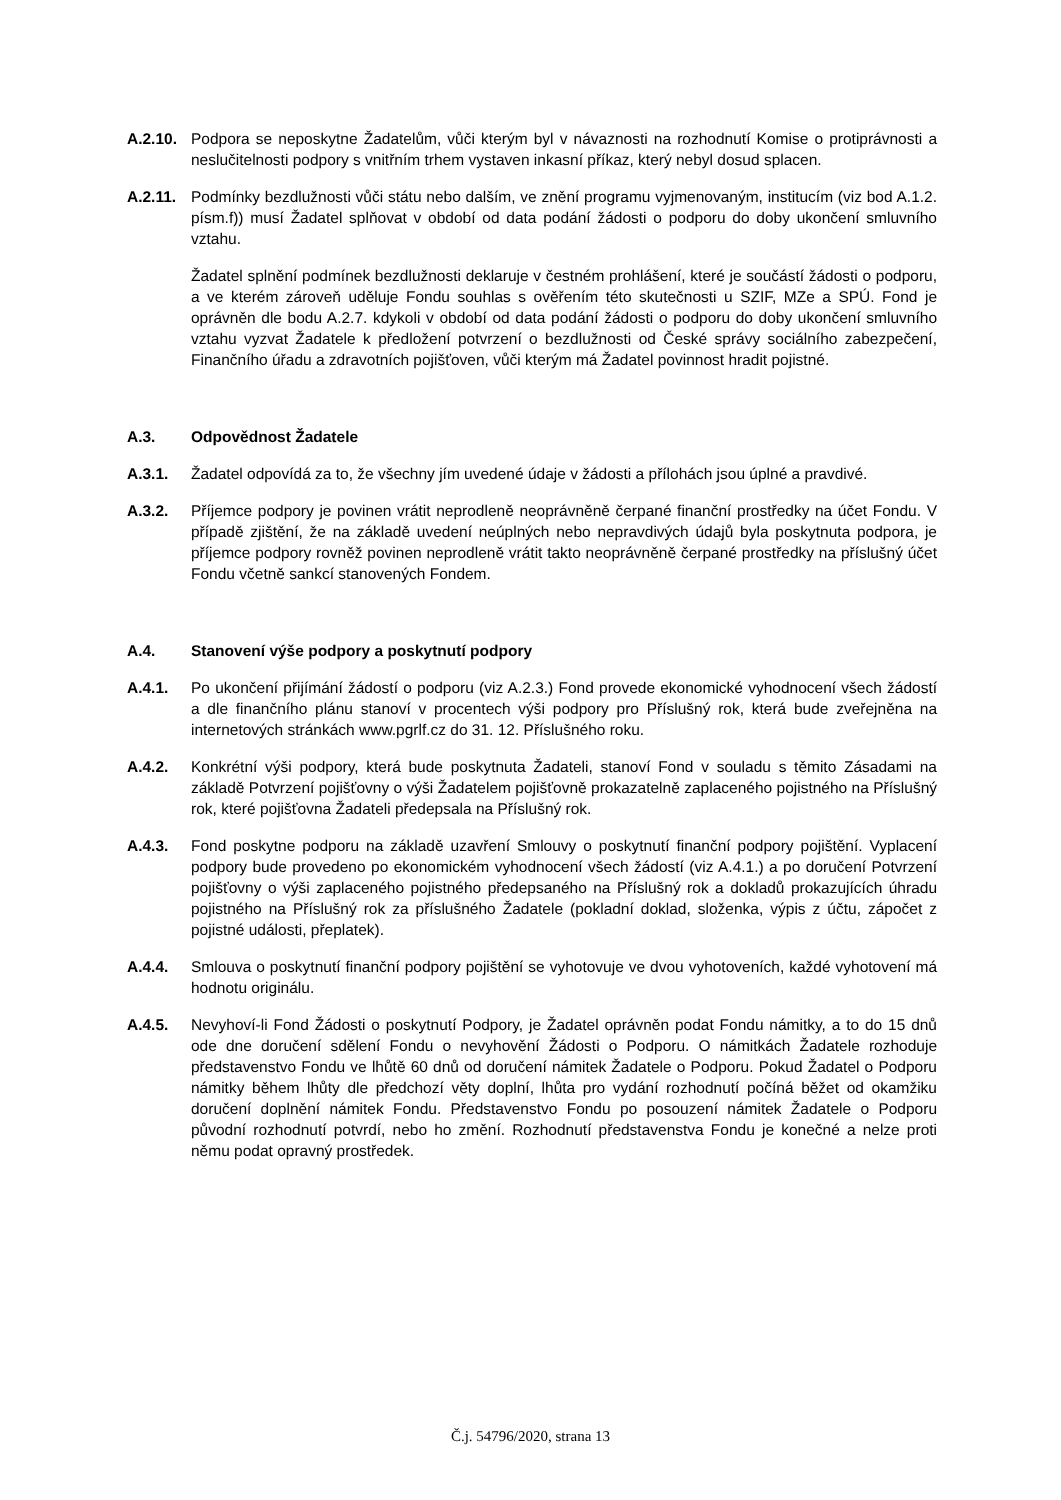A.2.10.
Podpora se neposkytne Žadatelům, vůči kterým byl v návaznosti na rozhodnutí Komise o protiprávnosti a neslučitelnosti podpory s vnitřním trhem vystaven inkasní příkaz, který nebyl dosud splacen.
A.2.11.
Podmínky bezdlužnosti vůči státu nebo dalším, ve znění programu vyjmenovaným, institucím (viz bod A.1.2. písm.f)) musí Žadatel splňovat v období od data podání žádosti o podporu do doby ukončení smluvního vztahu.
Žadatel splnění podmínek bezdlužnosti deklaruje v čestném prohlášení, které je součástí žádosti o podporu, a ve kterém zároveň uděluje Fondu souhlas s ověřením této skutečnosti u SZIF, MZe a SPÚ. Fond je oprávněn dle bodu A.2.7. kdykoli v období od data podání žádosti o podporu do doby ukončení smluvního vztahu vyzvat Žadatele k předložení potvrzení o bezdlužnosti od České správy sociálního zabezpečení, Finančního úřadu a zdravotních pojišťoven, vůči kterým má Žadatel povinnost hradit pojistné.
A.3. Odpovědnost Žadatele
A.3.1. Žadatel odpovídá za to, že všechny jím uvedené údaje v žádosti a přílohách jsou úplné a pravdivé.
A.3.2. Příjemce podpory je povinen vrátit neprodleně neoprávněně čerpané finanční prostředky na účet Fondu. V případě zjištění, že na základě uvedení neúplných nebo nepravdivých údajů byla poskytnuta podpora, je příjemce podpory rovněž povinen neprodleně vrátit takto neoprávněně čerpané prostředky na příslušný účet Fondu včetně sankcí stanovených Fondem.
A.4. Stanovení výše podpory a poskytnutí podpory
A.4.1. Po ukončení přijímání žádostí o podporu (viz A.2.3.) Fond provede ekonomické vyhodnocení všech žádostí a dle finančního plánu stanoví v procentech výši podpory pro Příslušný rok, která bude zveřejněna na internetových stránkách www.pgrlf.cz do 31. 12. Příslušného roku.
A.4.2. Konkrétní výši podpory, která bude poskytnuta Žadateli, stanoví Fond v souladu s těmito Zásadami na základě Potvrzení pojišťovny o výši Žadatelem pojišťovně prokazatelně zaplaceného pojistného na Příslušný rok, které pojišťovna Žadateli předepsala na Příslušný rok.
A.4.3. Fond poskytne podporu na základě uzavření Smlouvy o poskytnutí finanční podpory pojištění. Vyplacení podpory bude provedeno po ekonomickém vyhodnocení všech žádostí (viz A.4.1.) a po doručení Potvrzení pojišťovny o výši zaplaceného pojistného předepsaného na Příslušný rok a dokladů prokazujících úhradu pojistného na Příslušný rok za příslušného Žadatele (pokladní doklad, složenka, výpis z účtu, zápočet z pojistné události, přeplatek).
A.4.4. Smlouva o poskytnutí finanční podpory pojištění se vyhotovuje ve dvou vyhotoveních, každé vyhotovení má hodnotu originálu.
A.4.5. Nevyhoví-li Fond Žádosti o poskytnutí Podpory, je Žadatel oprávněn podat Fondu námitky, a to do 15 dnů ode dne doručení sdělení Fondu o nevyhovění Žádosti o Podporu. O námitkách Žadatele rozhoduje představenstvo Fondu ve lhůtě 60 dnů od doručení námitek Žadatele o Podporu. Pokud Žadatel o Podporu námitky během lhůty dle předchozí věty doplní, lhůta pro vydání rozhodnutí počíná běžet od okamžiku doručení doplnění námitek Fondu. Představenstvo Fondu po posouzení námitek Žadatele o Podporu původní rozhodnutí potvrdí, nebo ho změní. Rozhodnutí představenstva Fondu je konečné a nelze proti němu podat opravný prostředek.
Č.j. 54796/2020, strana 13